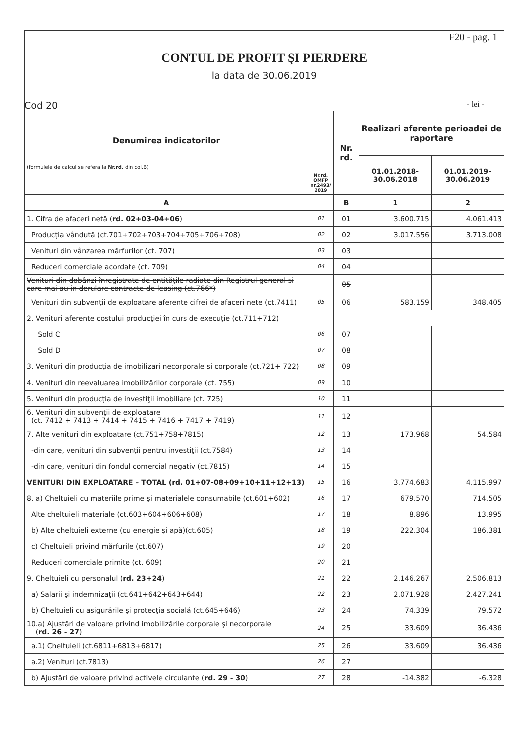F20 - pag. 1
CONTUL DE PROFIT ŞI PIERDERE
la data de 30.06.2019
Cod 20 - lei -
| Denumirea indicatorilor (formulele de calcul se refera la Nr.rd. din col.B) | Nr.rd. OMFP nr.2493/ 2019 | Nr. rd. | Realizari aferente perioadei de raportare | |
| --- | --- | --- | --- | --- |
| | | | 01.01.2018- 30.06.2018 | 01.01.2019- 30.06.2019 |
| A | | B | 1 | 2 |
| 1. Cifra de afaceri netă ( rd. 02+03-04+06 ) | 01 | 01 | 3.600.715 | 4.061.413 |
| Producţia vândută (ct.701+702+703+704+705+706+708) | 02 | 02 | 3.017.556 | 3.713.008 |
| Venituri din vânzarea mărfurilor (ct. 707) | 03 | 03 | | |
| Reduceri comerciale acordate (ct. 709) | 04 | 04 | | |
| Venituri din dobânzi înregistrate de entităţile radiate din Registrul general si care mai au in derulare contracte de leasing (ct.766*) | | 05 | | |
| Venituri din subvenţii de exploatare aferente cifrei de afaceri nete (ct.7411) | 05 | 06 | 583.159 | 348.405 |
| 2. Venituri aferente costului producţiei în curs de execuţie (ct.711+712) | | | | |
| Sold C | 06 | 07 | | |
| Sold D | 07 | 08 | | |
| 3. Venituri din producţia de imobilizari necorporale si corporale (ct.721+ 722) | 08 | 09 | | |
| 4. Venituri din reevaluarea imobilizărilor corporale (ct. 755) | 09 | 10 | | |
| 5. Venituri din producţia de investiţii imobiliare (ct. 725) | 10 | 11 | | |
| 6. Venituri din subvenţii de exploatare (ct. 7412 + 7413 + 7414 + 7415 + 7416 + 7417 + 7419) | 11 | 12 | | |
| 7. Alte venituri din exploatare (ct.751+758+7815) | 12 | 13 | 173.968 | 54.584 |
| -din care, venituri din subvenţii pentru investiţii (ct.7584) | 13 | 14 | | |
| -din care, venituri din fondul comercial negativ (ct.7815) | 14 | 15 | | |
| VENITURI DIN EXPLOATARE – TOTAL (rd. 01+07-08+09+10+11+12+13) | 15 | 16 | 3.774.683 | 4.115.997 |
| 8. a) Cheltuieli cu materiile prime şi materialele consumabile (ct.601+602) | 16 | 17 | 679.570 | 714.505 |
| Alte cheltuieli materiale (ct.603+604+606+608) | 17 | 18 | 8.896 | 13.995 |
| b) Alte cheltuieli externe (cu energie şi apă)(ct.605) | 18 | 19 | 222.304 | 186.381 |
| c) Cheltuieli privind mărfurile (ct.607) | 19 | 20 | | |
| Reduceri comerciale primite (ct. 609) | 20 | 21 | | |
| 9. Cheltuieli cu personalul ( rd. 23+24 ) | 21 | 22 | 2.146.267 | 2.506.813 |
| a) Salarii şi indemnizaţii (ct.641+642+643+644) | 22 | 23 | 2.071.928 | 2.427.241 |
| b) Cheltuieli cu asigurările şi protecţia socială (ct.645+646) | 23 | 24 | 74.339 | 79.572 |
| 10.a) Ajustări de valoare privind imobilizările corporale şi necorporale ( rd. 26 - 27 ) | 24 | 25 | 33.609 | 36.436 |
| a.1) Cheltuieli (ct.6811+6813+6817) | 25 | 26 | 33.609 | 36.436 |
| a.2) Venituri (ct.7813) | 26 | 27 | | |
| b) Ajustări de valoare privind activele circulante ( rd. 29 - 30 ) | 27 | 28 | -14.382 | -6.328 |